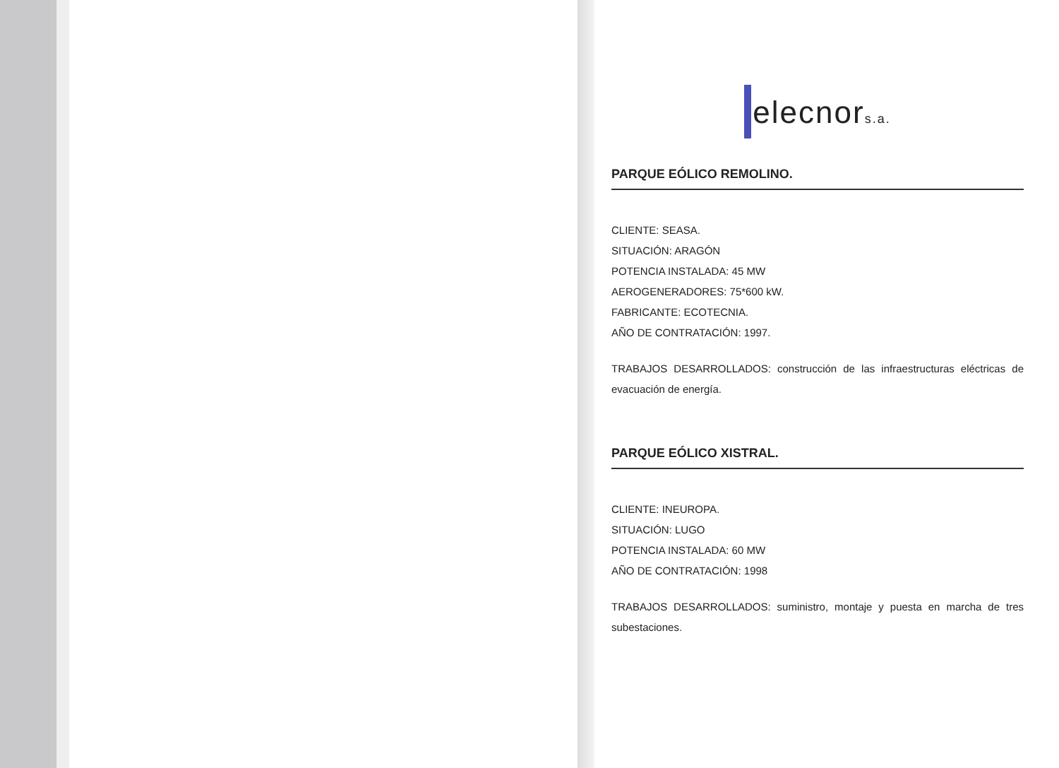elecnors.a.
PARQUE EÓLICO REMOLINO.
CLIENTE: SEASA.
SITUACIÓN: ARAGÓN
POTENCIA INSTALADA: 45 MW
AEROGENERADORES: 75*600 kW.
FABRICANTE: ECOTECNIA.
AÑO DE CONTRATACIÓN: 1997.
TRABAJOS DESARROLLADOS: construcción de las infraestructuras eléctricas de evacuación de energía.
PARQUE EÓLICO XISTRAL.
CLIENTE: INEUROPA.
SITUACIÓN: LUGO
POTENCIA INSTALADA: 60 MW
AÑO DE CONTRATACIÓN: 1998
TRABAJOS DESARROLLADOS: suministro, montaje y puesta en marcha de tres subestaciones.